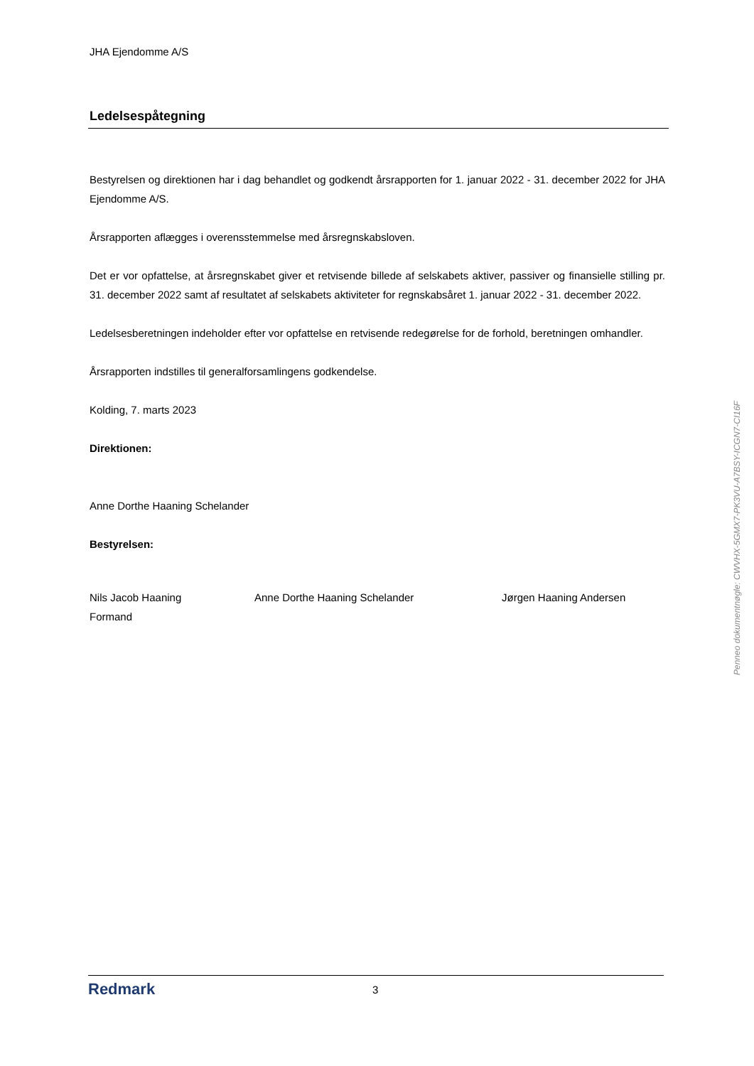JHA Ejendomme A/S
Ledelsespåtegning
Bestyrelsen og direktionen har i dag behandlet og godkendt årsrapporten for 1. januar 2022 - 31. december 2022 for JHA Ejendomme A/S.
Årsrapporten aflægges i overensstemmelse med årsregnskabsloven.
Det er vor opfattelse, at årsregnskabet giver et retvisende billede af selskabets aktiver, passiver og finansielle stilling pr. 31. december 2022 samt af resultatet af selskabets aktiviteter for regnskabsåret 1. januar 2022 - 31. december 2022.
Ledelsesberetningen indeholder efter vor opfattelse en retvisende redegørelse for de forhold, beretningen omhandler.
Årsrapporten indstilles til generalforsamlingens godkendelse.
Kolding, 7. marts 2023
Direktionen:
Anne Dorthe Haaning Schelander
Bestyrelsen:
Nils Jacob Haaning
Formand
Anne Dorthe Haaning Schelander Jørgen Haaning Andersen
Redmark
3
Penneo dokumentnøgle: CWVHX-5GMX7-PK3VU-A7BSY-ICGN7-CI16F